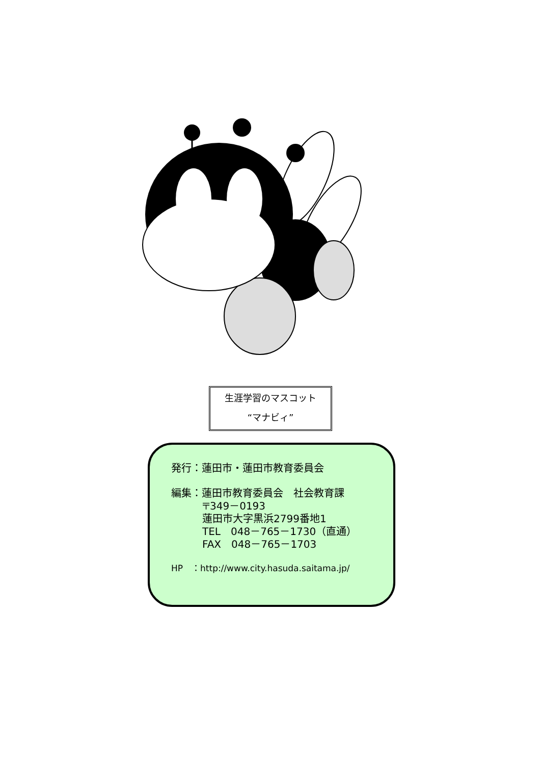生涯学習のマスコット
“マナビィ”
発行：蓮田市・蓮田市教育委員会
編集：蓮田市教育委員会　社会教育課
〒349－0193
蓮田市大字黒浜2799番地1
TEL　048－765－1730（直通）
FAX　048－765－1703
HP　：http://www.city.hasuda.saitama.jp/